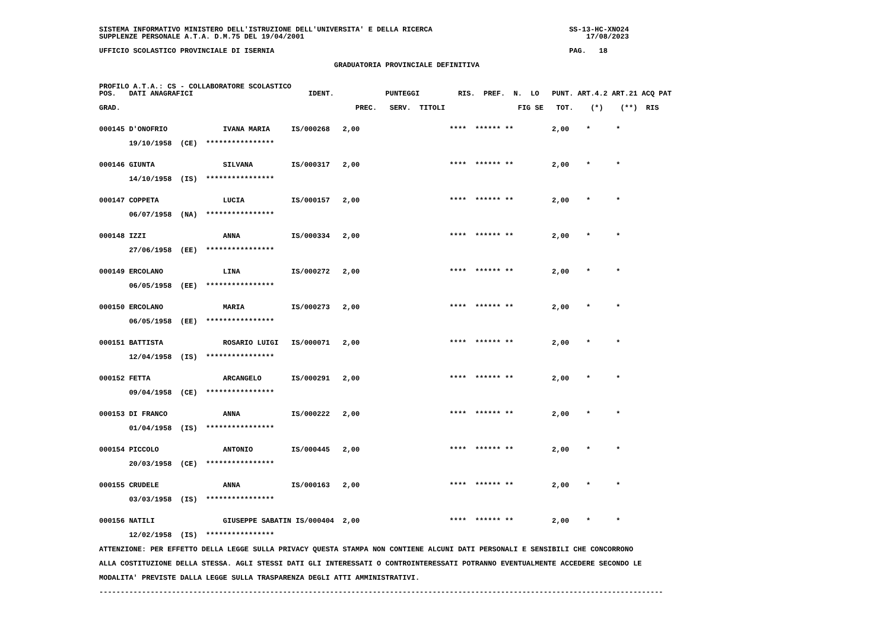SISTEMA INFORMATIVO MINISTERO DELL'ISTRUZIONE DELL'UNIVERSITA' E DELLA RICERCA                                SS-13-HC-XNO24
SUPPLENZE PERSONALE A.T.A. D.M.75 DEL 19/04/2001                                                                  17/08/2023

UFFICIO SCOLASTICO PROVINCIALE DI ISERNIA                                                                     PAG.   18

                                                       GRADUATORIA PROVINCIALE DEFINITIVA


PROFILO A.T.A.: CS - COLLABORATORE SCOLASTICO
POS.   DATI ANAGRAFICI                           IDENT.            PUNTEGGI         RIS.  PREF.  N.  LO   PUNT. ART.4.2 ART.21 ACQ PAT

GRAD.                                                       PREC.   SERV.  TITOLI                 FIG SE   TOT.    (*)    (**)  RIS


000145 D'ONOFRIO             IVANA MARIA     IS/000268   2,00                     ****  ****** **         2,00    *      *

       19/10/1958  (CE)  ****************


000146 GIUNTA                SILVANA         IS/000317   2,00                     ****  ****** **         2,00    *      *

       14/10/1958  (IS)  ****************


000147 COPPETA               LUCIA           IS/000157   2,00                     ****  ****** **         2,00    *      *

       06/07/1958  (NA)  ****************


000148 IZZI                  ANNA            IS/000334   2,00                     ****  ****** **         2,00    *      *

       27/06/1958  (EE)  ****************


000149 ERCOLANO              LINA            IS/000272   2,00                     ****  ****** **         2,00    *      *

       06/05/1958  (EE)  ****************


000150 ERCOLANO              MARIA           IS/000273   2,00                     ****  ****** **         2,00    *      *

       06/05/1958  (EE)  ****************


000151 BATTISTA              ROSARIO LUIGI   IS/000071   2,00                     ****  ****** **         2,00    *      *

       12/04/1958  (IS)  ****************


000152 FETTA                 ARCANGELO       IS/000291   2,00                     ****  ****** **         2,00    *      *

       09/04/1958  (CE)  ****************


000153 DI FRANCO             ANNA            IS/000222   2,00                     ****  ****** **         2,00    *      *

       01/04/1958  (IS)  ****************


000154 PICCOLO               ANTONIO         IS/000445   2,00                     ****  ****** **         2,00    *      *

       20/03/1958  (CE)  ****************


000155 CRUDELE               ANNA            IS/000163   2,00                     ****  ****** **         2,00    *      *

       03/03/1958  (IS)  ****************


000156 NATILI                GIUSEPPE SABATIN IS/000404  2,00                     ****  ****** **         2,00    *      *

       12/02/1958  (IS)  ****************

ATTENZIONE: PER EFFETTO DELLA LEGGE SULLA PRIVACY QUESTA STAMPA NON CONTIENE ALCUNI DATI PERSONALI E SENSIBILI CHE CONCORRONO

ALLA COSTITUZIONE DELLA STESSA. AGLI STESSI DATI GLI INTERESSATI O CONTROINTERESSATI POTRANNO EVENTUALMENTE ACCEDERE SECONDO LE

MODALITA' PREVISTE DALLA LEGGE SULLA TRASPARENZA DEGLI ATTI AMMINISTRATIVI.

------------------------------------------------------------------------------------------------------------------------------------